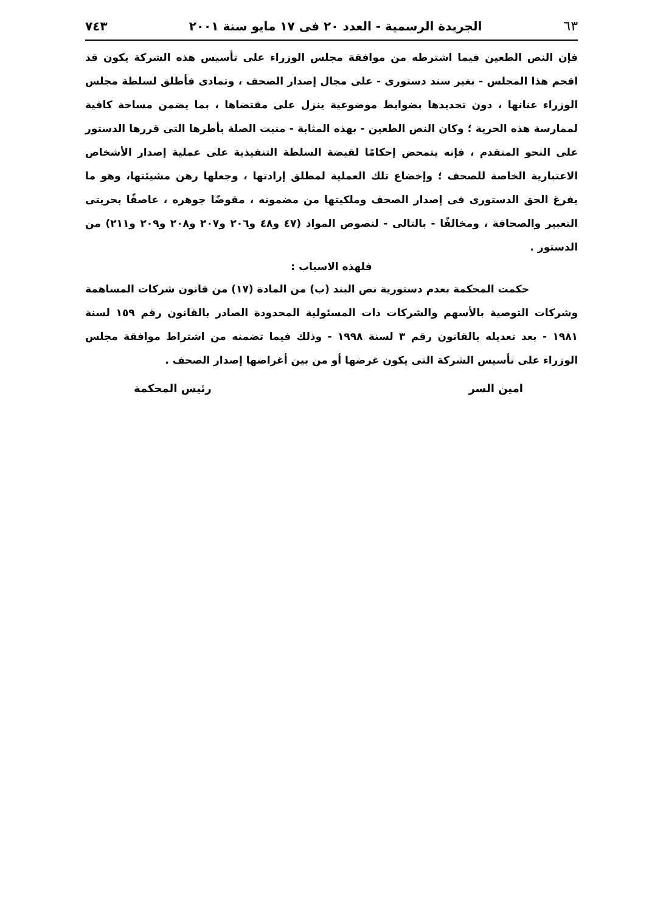٦٣ الجريدة الرسمية - العدد ٢٠ فى ١٧ مايو سنة ٢٠٠١ ٧٤٣
فإن النص الطعين فيما اشترطه من موافقة مجلس الوزراء على تأسيس هذه الشركة يكون قد اقحم هذا المجلس - بغير سند دستورى - على مجال إصدار الصحف ، وتمادى فأطلق لسلطة مجلس الوزراء عنانها ، دون تحديدها بضوابط موضوعية ينزل على مقتضاها ، بما يضمن مساحة كافية لممارسة هذه الحرية ؛ وكان النص الطعين - بهذه المثابة - منبت الصلة بأطرها التى قررها الدستور على النحو المتقدم ، فإنه يتمحض إحكامًا لقبضة السلطة التنفيذية على عملية إصدار الأشخاص الاعتبارية الخاصة للصحف ؛ وإخضاع تلك العملية لمطلق إرادتها ، وجعلها رهن مشيئتها، وهو ما يفرغ الحق الدستورى فى إصدار الصحف وملكيتها من مضمونه ، مقوضًا جوهره ، عاصفًا بحريتى التعبير والصحافة ، ومخالفًا - بالتالى - لنصوص المواد (٤٧ و٤٨ و٢٠٦ و٢٠٧ و٢٠٨ و٢٠٩ و٢١١) من الدستور .
فلهذه الاسباب :
حكمت المحكمة بعدم دستورية نص البند (ب) من المادة (١٧) من قانون شركات المساهمة وشركات التوصية بالأسهم والشركات ذات المسئولية المحدودة الصادر بالقانون رقم ١٥٩ لسنة ١٩٨١ - بعد تعديله بالقانون رقم ٣ لسنة ١٩٩٨ - وذلك فيما تضمنه من اشتراط موافقة مجلس الوزراء على تأسيس الشركة التى يكون غرضها أو من بين أغراضها إصدار الصحف .
امين السر رئيس المحكمة